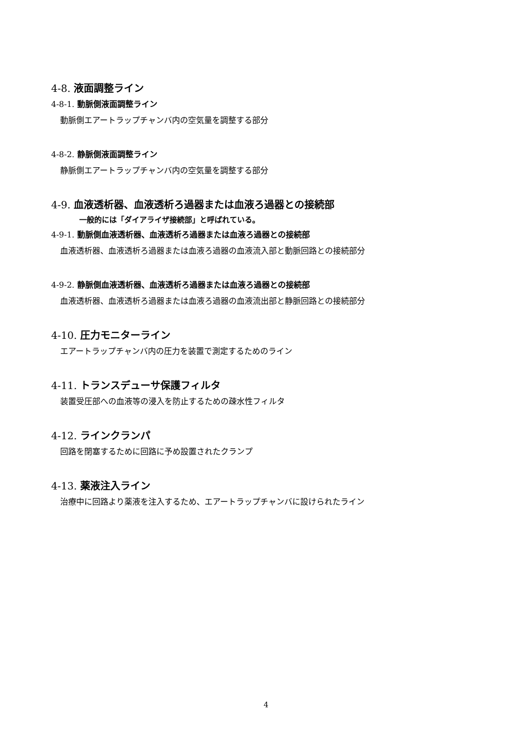4-8. 液面調整ライン
4-8-1. 動脈側液面調整ライン
動脈側エアートラップチャンバ内の空気量を調整する部分
4-8-2. 静脈側液面調整ライン
静脈側エアートラップチャンバ内の空気量を調整する部分
4-9. 血液透析器、血液透析ろ過器または血液ろ過器との接続部
一般的には「ダイアライザ接続部」と呼ばれている。
4-9-1. 動脈側血液透析器、血液透析ろ過器または血液ろ過器との接続部
血液透析器、血液透析ろ過器または血液ろ過器の血液流入部と動脈回路との接続部分
4-9-2. 静脈側血液透析器、血液透析ろ過器または血液ろ過器との接続部
血液透析器、血液透析ろ過器または血液ろ過器の血液流出部と静脈回路との接続部分
4-10. 圧力モニターライン
エアートラップチャンバ内の圧力を装置で測定するためのライン
4-11. トランスデューサ保護フィルタ
装置受圧部への血液等の浸入を防止するための疎水性フィルタ
4-12. ラインクランパ
回路を閉塞するために回路に予め設置されたクランプ
4-13. 薬液注入ライン
治療中に回路より薬液を注入するため、エアートラップチャンバに設けられたライン
4